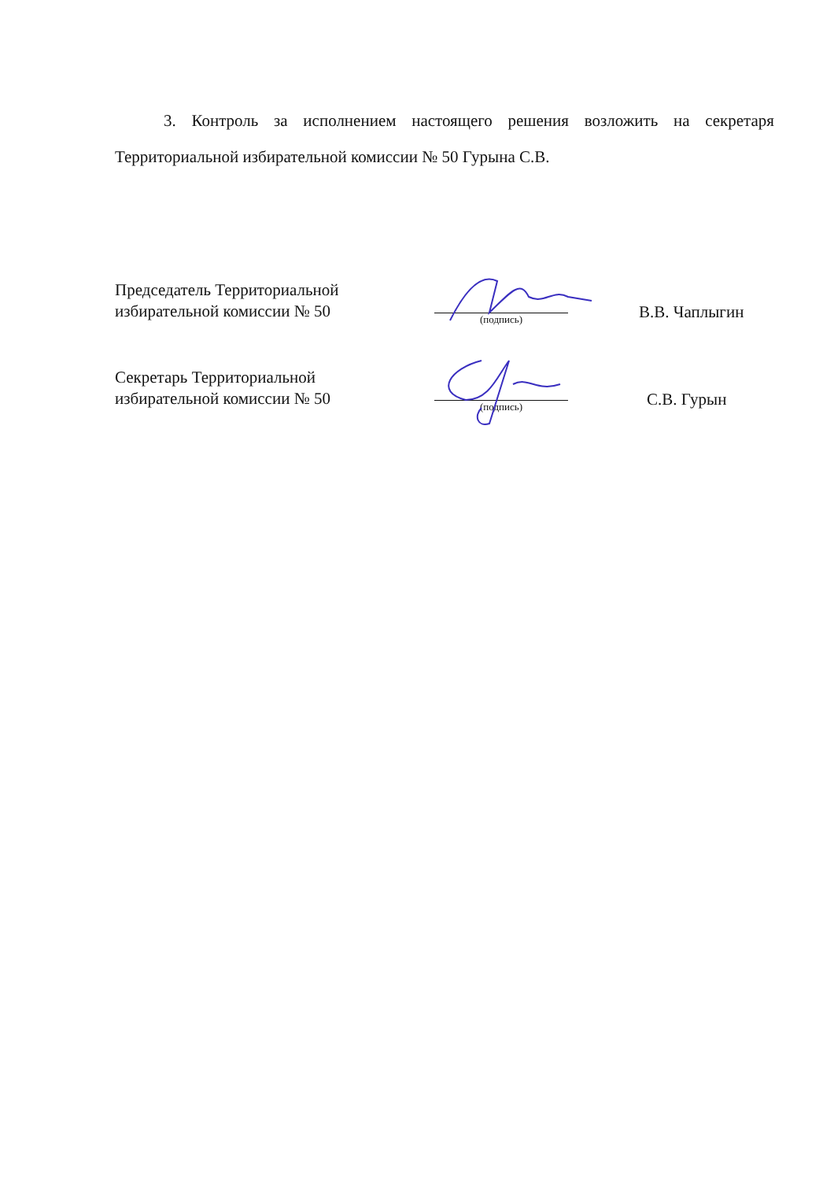3. Контроль за исполнением настоящего решения возложить на секретаря Территориальной избирательной комиссии № 50 Гурына С.В.
Председатель Территориальной
избирательной комиссии № 50
(подпись)
В.В. Чаплыгин
Секретарь Территориальной
избирательной комиссии № 50
(подпись)
С.В. Гурын